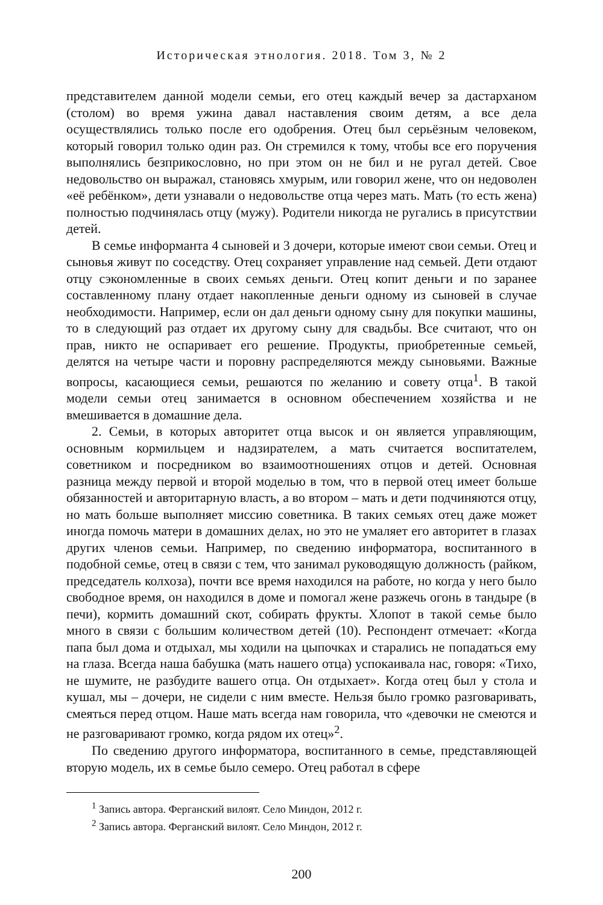Историческая этнология. 2018. Том 3, № 2
представителем данной модели семьи, его отец каждый вечер за дастархано­м (столом) во время ужина давал наставления своим детям, а все дела осуществлялись только после его одобрения. Отец был серьёзным человеком, который говорил только один раз. Он стремился к тому, чтобы все его поручения выполнялись безприкословно, но при этом он не бил и не ругал детей. Свое недовольство он выражал, становясь хмурым, или говорил жене, что он недоволен «её ребёнком», дети узнавали о недовольстве отца через мать. Мать (то есть жена) полностью подчинялась отцу (мужу). Родители никогда не ругались в присутствии детей.
В семье информанта 4 сыновей и 3 дочери, которые имеют свои семьи. Отец и сыновья живут по соседству. Отец сохраняет управление над семьей. Дети отдают отцу сэкономленные в своих семьях деньги. Отец копит деньги и по заранее составленному плану отдает накопленные деньги одному из сыновей в случае необходимости. Например, если он дал деньги одному сыну для покупки машины, то в следующий раз отдает их другому сыну для свадьбы. Все считают, что он прав, никто не оспаривает его решение. Продукты, приобретенные семьей, делятся на четыре части и поровну распределяются между сыновьями. Важные вопросы, касающиеся семьи, решаются по желанию и совету отца<sup>1</sup>. В такой модели семьи отец занимается в основном обеспечением хозяйства и не вмешивается в домашние дела.
2. Семьи, в которых авторитет отца высок и он является управляющим, основным кормильцем и надзирателем, а мать считается воспитателем, советником и посредником во взаимоотношениях отцов и детей. Основная разница между первой и второй моделью в том, что в первой отец имеет больше обязанностей и авторитарную власть, а во втором – мать и дети подчиняются отцу, но мать больше выполняет миссию советника. В таких семьях отец даже может иногда помочь матери в домашних делах, но это не умаляет его авторитет в глазах других членов семьи. Например, по сведению информатора, воспитанного в подобной семье, отец в связи с тем, что занимал руководящую должность (райком, председатель колхоза), почти все время находился на работе, но когда у него было свободное время, он находился в доме и помогал жене разжечь огонь в тандыре (в печи), кормить домашний скот, собирать фрукты. Хлопот в такой семье было много в связи с большим количеством детей (10). Респондент отмечает: «Когда папа был дома и отдыхал, мы ходили на цыпочках и старались не попадаться ему на глаза. Всегда наша бабушка (мать нашего отца) успокаивала нас, говоря: «Тихо, не шумите, не разбудите вашего отца. Он отдыхает». Когда отец был у стола и кушал, мы – дочери, не сидели с ним вместе. Нельзя было громко разговаривать, смеяться перед отцом. Наше мать всегда нам говорила, что «девочки не смеются и не разговаривают громко, когда рядом их отец»<sup>2</sup>.
По сведению другого информатора, воспитанного в семье, представляющей вторую модель, их в семье было семеро. Отец работал в сфере
<sup>1</sup> Запись автора. Ферганский вилоят. Село Миндон, 2012 г.
<sup>2</sup> Запись автора. Ферганский вилоят. Село Миндон, 2012 г.
200